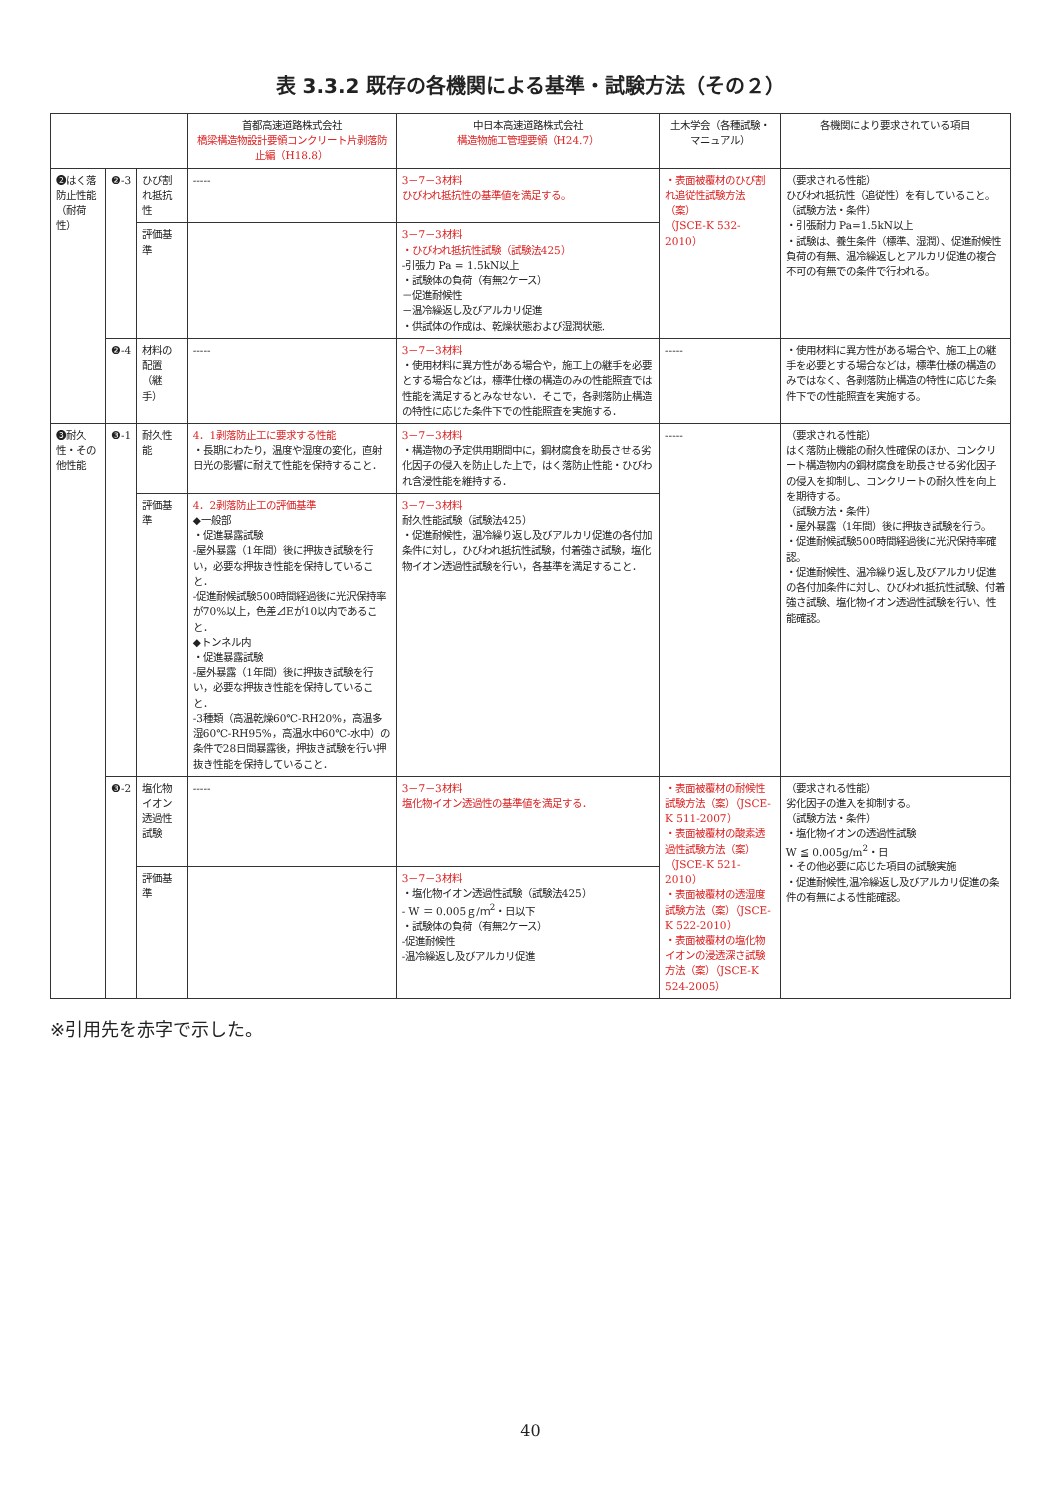表 3.3.2 既存の各機関による基準・試験方法（その２）
| | | | 首都高速道路株式会社 橋梁構造物設計要領コンクリート片剥落防止編（H18.8） | 中日本高速道路株式会社 構造物施工管理要領（H24.7） | 土木学会（各種試験・マニュアル） | 各機関により要求されている項目 |
| --- | --- | --- | --- | --- | --- | --- |
| ❷はく落防止性能（耐荷性） | ❷-3 | ひび割れ抵抗性 | ----- | 3－7－3材料 ひびわれ抵抗性の基準値を満足する。 | ・表面被覆材のひび割れ追従性試験方法（案） （JSCE-K 532-2010） | （要求される性能） ひびわれ抵抗性（追従性）を有していること。 （試験方法・条件） ・引張耐力 Pa=1.5kN以上 ・試験は、養生条件（標準、湿潤）、促進耐候性負荷の有無、温冷繰返しとアルカリ促進の複合不可の有無での条件で行われる。 |
| | | 評価基準 | | 3－7－3材料 ・ひびわれ抵抗性試験（試験法425） -引張力 Pa = 1.5kN以上 ・試験体の負荷（有無2ケース） －促進耐候性 －温冷繰返し及びアルカリ促進 ・供試体の作成は、乾燥状態および湿潤状態. | | |
| | ❷-4 | 材料の配置（継手） | ----- | 3－7－3材料 ・使用材料に異方性がある場合や，施工上の継手を必要とする場合などは，標準仕様の構造のみの性能照査では性能を満足するとみなせない．そこで，各剥落防止構造の特性に応じた条件下での性能照査を実施する． | ----- | ・使用材料に異方性がある場合や、施工上の継手を必要とする場合などは，標準仕様の構造のみではなく、各剥落防止構造の特性に応じた条件下での性能照査を実施する。 |
| ❸耐久性・その他性能 | ❸-1 | 耐久性能 | 4．1剥落防止工に要求する性能 ・長期にわたり，温度や湿度の変化，直射日光の影響に耐えて性能を保持すること． | 3－7－3材料 ・構造物の予定供用期間中に，鋼材腐食を助長させる劣化因子の侵入を防止した上で，はく落防止性能・ひびわれ含浸性能を維持する． | ----- | （要求される性能） はく落防止機能の耐久性確保のほか、コンクリート構造物内の鋼材腐食を助長させる劣化因子の侵入を抑制し、コンクリートの耐久性を向上を期待する。 （試験方法・条件） ・屋外暴露（1年間）後に押抜き試験を行う。 ・促進耐候試験500時間経過後に光沢保持率確認。 ・促進耐候性、温冷繰り返し及びアルカリ促進の各付加条件に対し、ひびわれ抵抗性試験、付着強さ試験、塩化物イオン透過性試験を行い、性能確認。 |
| | | 評価基準 | 4．2剥落防止工の評価基準 ◆一般部 ・促進暴露試験 -屋外暴露（1年間）後に押抜き試験を行い，必要な押抜き性能を保持していること． -促進耐候試験500時間経過後に光沢保持率が70%以上，色差⊿Eが10以内であること． ◆トンネル内 ・促進暴露試験 -屋外暴露（1年間）後に押抜き試験を行い，必要な押抜き性能を保持していること． -3種類（高温乾燥60℃-RH20%，高温多湿60℃-RH95%，高温水中60℃-水中）の条件で28日間暴露後，押抜き試験を行い押抜き性能を保持していること． | 3－7－3材料 耐久性能試験（試験法425） ・促進耐候性，温冷繰り返し及びアルカリ促進の各付加条件に対し，ひびわれ抵抗性試験，付着強さ試験，塩化物イオン透過性試験を行い，各基準を満足すること． | | |
| | ❸-2 | 塩化物イオン透過性試験 | ----- | 3－7－3材料 塩化物イオン透過性の基準値を満足する． | ・表面被覆材の耐候性試験方法（案）（JSCE-K 511-2007） ・表面被覆材の酸素透過性試験方法（案）（JSCE-K 521-2010） ・表面被覆材の透湿度試験方法（案）（JSCE-K 522-2010） ・表面被覆材の塩化物イオンの浸透深さ試験方法（案）（JSCE-K 524-2005） | （要求される性能） 劣化因子の進入を抑制する。 （試験方法・条件） ・塩化物イオンの透過性試験 W ≦ 0.005g/m<sup>2</sup>・日 ・その他必要に応じた項目の試験実施 ・促進耐候性,温冷繰返し及びアルカリ促進の条件の有無による性能確認。 |
| | | 評価基準 | | 3－7－3材料 ・塩化物イオン透過性試験（試験法425） - W ＝ 0.005ｇ/ｍ<sup>2</sup>・日以下 ・試験体の負荷（有無2ケース） -促進耐候性 -温冷繰返し及びアルカリ促進 | | |
※引用先を赤字で示した。
40